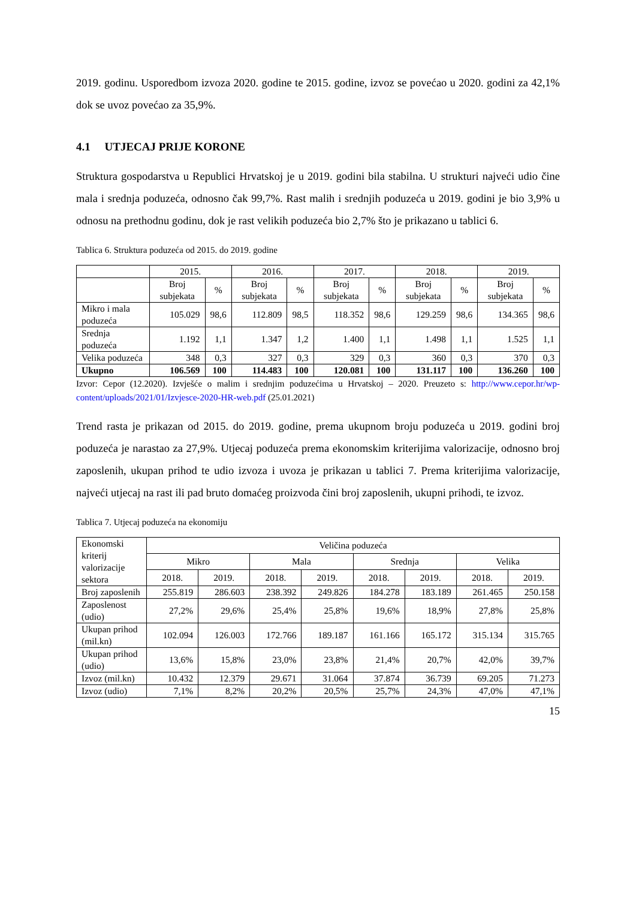2019. godinu. Usporedbom izvoza 2020. godine te 2015. godine, izvoz se povećao u 2020. godini za 42,1% dok se uvoz povećao za 35,9%.
4.1 UTJECAJ PRIJE KORONE
Struktura gospodarstva u Republici Hrvatskoj je u 2019. godini bila stabilna. U strukturi najveći udio čine mala i srednja poduzeća, odnosno čak 99,7%. Rast malih i srednjih poduzeća u 2019. godini je bio 3,9% u odnosu na prethodnu godinu, dok je rast velikih poduzeća bio 2,7% što je prikazano u tablici 6.
Tablica 6. Struktura poduzeća od 2015. do 2019. godine
| | 2015. | | 2016. | | 2017. | | 2018. | | 2019. | |
| --- | --- | --- | --- | --- | --- | --- | --- | --- | --- | --- |
| | Broj subjekata | % | Broj subjekata | % | Broj subjekata | % | Broj subjekata | % | Broj subjekata | % |
| Mikro i mala poduzeća | 105.029 | 98,6 | 112.809 | 98,5 | 118.352 | 98,6 | 129.259 | 98,6 | 134.365 | 98,6 |
| Srednja poduzeća | 1.192 | 1,1 | 1.347 | 1,2 | 1.400 | 1,1 | 1.498 | 1,1 | 1.525 | 1,1 |
| Velika poduzeća | 348 | 0,3 | 327 | 0,3 | 329 | 0,3 | 360 | 0,3 | 370 | 0,3 |
| Ukupno | 106.569 | 100 | 114.483 | 100 | 120.081 | 100 | 131.117 | 100 | 136.260 | 100 |
Izvor: Cepor (12.2020). Izvješće o malim i srednjim poduzećima u Hrvatskoj – 2020. Preuzeto s: http://www.cepor.hr/wp-content/uploads/2021/01/Izvjesce-2020-HR-web.pdf (25.01.2021)
Trend rasta je prikazan od 2015. do 2019. godine, prema ukupnom broju poduzeća u 2019. godini broj poduzeća je narastao za 27,9%. Utjecaj poduzeća prema ekonomskim kriterijima valorizacije, odnosno broj zaposlenih, ukupan prihod te udio izvoza i uvoza je prikazan u tablici 7. Prema kriterijima valorizacije, najveći utjecaj na rast ili pad bruto domaćeg proizvoda čini broj zaposlenih, ukupni prihodi, te izvoz.
Tablica 7. Utjecaj poduzeća na ekonomiju
| Ekonomski kriterij valorizacije sektora | Veličina poduzeća | | | | | | | |
| --- | --- | --- | --- | --- | --- | --- | --- | --- |
| | Mikro | | Mala | | Srednja | | Velika | |
| | 2018. | 2019. | 2018. | 2019. | 2018. | 2019. | 2018. | 2019. |
| Broj zaposlenih | 255.819 | 286.603 | 238.392 | 249.826 | 184.278 | 183.189 | 261.465 | 250.158 |
| Zaposlenost (udio) | 27,2% | 29,6% | 25,4% | 25,8% | 19,6% | 18,9% | 27,8% | 25,8% |
| Ukupan prihod (mil.kn) | 102.094 | 126.003 | 172.766 | 189.187 | 161.166 | 165.172 | 315.134 | 315.765 |
| Ukupan prihod (udio) | 13,6% | 15,8% | 23,0% | 23,8% | 21,4% | 20,7% | 42,0% | 39,7% |
| Izvoz (mil.kn) | 10.432 | 12.379 | 29.671 | 31.064 | 37.874 | 36.739 | 69.205 | 71.273 |
| Izvoz (udio) | 7,1% | 8,2% | 20,2% | 20,5% | 25,7% | 24,3% | 47,0% | 47,1% |
15